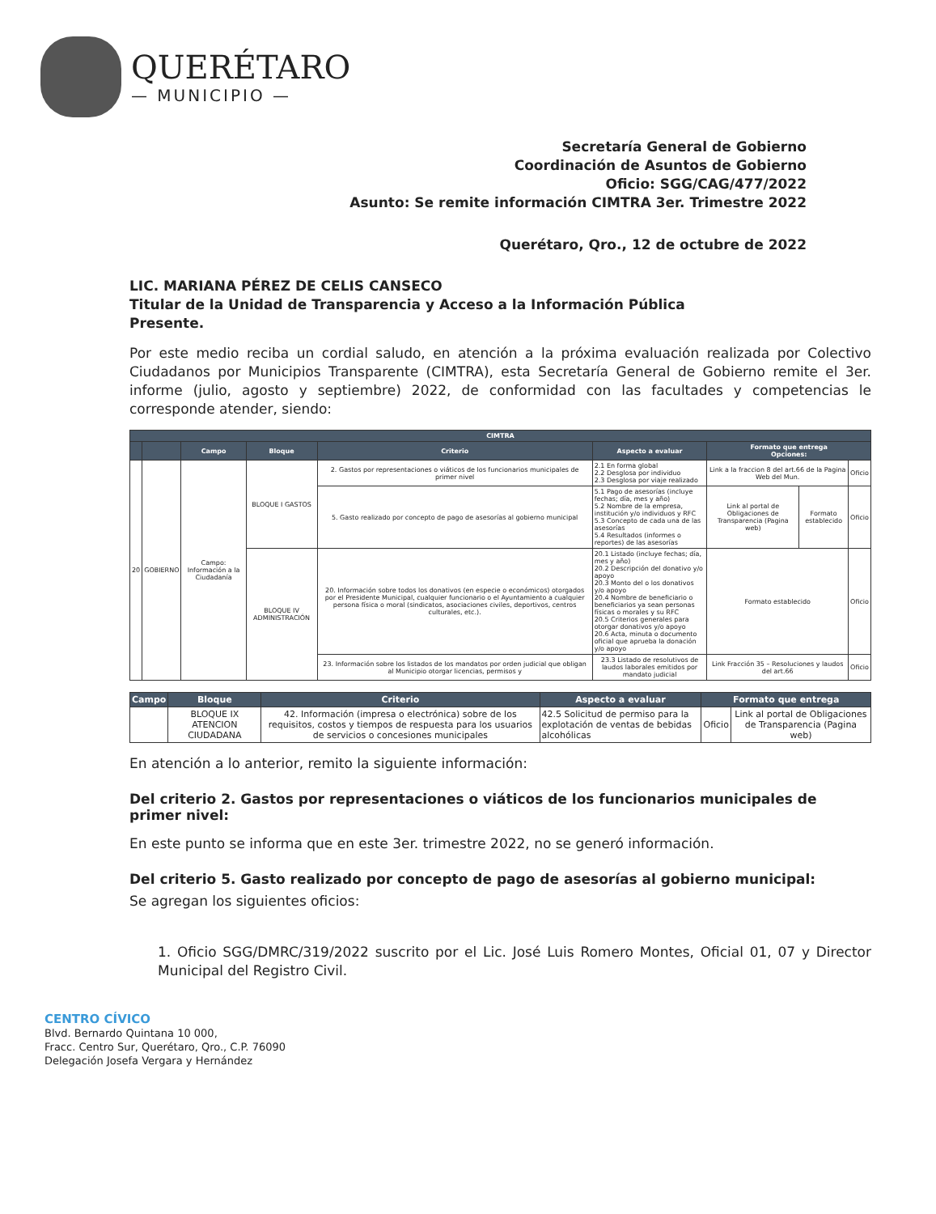QUERÉTARO
— MUNICIPIO —
Secretaría General de Gobierno
Coordinación de Asuntos de Gobierno
Oficio: SGG/CAG/477/2022
Asunto: Se remite información CIMTRA 3er. Trimestre 2022
Querétaro, Qro., 12 de octubre de 2022
LIC. MARIANA PÉREZ DE CELIS CANSECO
Titular de la Unidad de Transparencia y Acceso a la Información Pública
Presente.
Por este medio reciba un cordial saludo, en atención a la próxima evaluación realizada por Colectivo Ciudadanos por Municipios Transparente (CIMTRA), esta Secretaría General de Gobierno remite el 3er. informe (julio, agosto y septiembre) 2022, de conformidad con las facultades y competencias le corresponde atender, siendo:
| CIMTRA | | | | | | | | |
| --- | --- | --- | --- | --- | --- | --- | --- | --- |
| | | Campo | Bloque | Criterio | Aspecto a evaluar | Formato que entrega Opciones: | | |
| 20 | GOBIERNO | Campo: Información a la Ciudadanía | BLOQUE I GASTOS | 2. Gastos por representaciones o viáticos de los funcionarios municipales de primer nivel | 2.1 En forma global 2.2 Desglosa por individuo 2.3 Desglosa por viaje realizado | Link a la fraccion 8 del art.66 de la Pagina Web del Mun. | | Oficio |
| | | | | 5. Gasto realizado por concepto de pago de asesorías al gobierno municipal | 5.1 Pago de asesorías (incluye fechas; día, mes y año) 5.2 Nombre de la empresa, institución y/o individuos y RFC 5.3 Concepto de cada una de las asesorías 5.4 Resultados (informes o reportes) de las asesorías | Link al portal de Obligaciones de Transparencia (Pagina web) | Formato establecido | Oficio |
| | | | BLOQUE IV ADMINISTRACIÓN | 20. Información sobre todos los donativos (en especie o económicos) otorgados por el Presidente Municipal, cualquier funcionario o el Ayuntamiento a cualquier persona física o moral (sindicatos, asociaciones civiles, deportivos, centros culturales, etc.). | 20.1 Listado (incluye fechas; día, mes y año) 20.2 Descripción del donativo y/o apoyo 20.3 Monto del o los donativos y/o apoyo 20.4 Nombre de beneficiario o beneficiarios ya sean personas físicas o morales y su RFC 20.5 Criterios generales para otorgar donativos y/o apoyo 20.6 Acta, minuta o documento oficial que aprueba la donación y/o apoyo | Formato establecido | | Oficio |
| | | | | 23. Información sobre los listados de los mandatos por orden judicial que obligan al Municipio otorgar licencias, permisos y | 23.3 Listado de resolutivos de laudos laborales emitidos por mandato judicial | Link Fracción 35 – Resoluciones y laudos del art.66 | | Oficio |
| Campo | Bloque | Criterio | Aspecto a evaluar | Formato que entrega | |
| --- | --- | --- | --- | --- | --- |
| | BLOQUE IX ATENCION CIUDADANA | 42. Información (impresa o electrónica) sobre de los requisitos, costos y tiempos de respuesta para los usuarios de servicios o concesiones municipales | 42.5 Solicitud de permiso para la explotación de ventas de bebidas alcohólicas | Oficio | Link al portal de Obligaciones de Transparencia (Pagina web) |
En atención a lo anterior, remito la siguiente información:
Del criterio 2. Gastos por representaciones o viáticos de los funcionarios municipales de primer nivel:
En este punto se informa que en este 3er. trimestre 2022, no se generó información.
Del criterio 5. Gasto realizado por concepto de pago de asesorías al gobierno municipal:
Se agregan los siguientes oficios:
1. Oficio SGG/DMRC/319/2022 suscrito por el Lic. José Luis Romero Montes, Oficial 01, 07 y Director Municipal del Registro Civil.
CENTRO CÍVICO
Blvd. Bernardo Quintana 10 000,
Fracc. Centro Sur, Querétaro, Qro., C.P. 76090
Delegación Josefa Vergara y Hernández